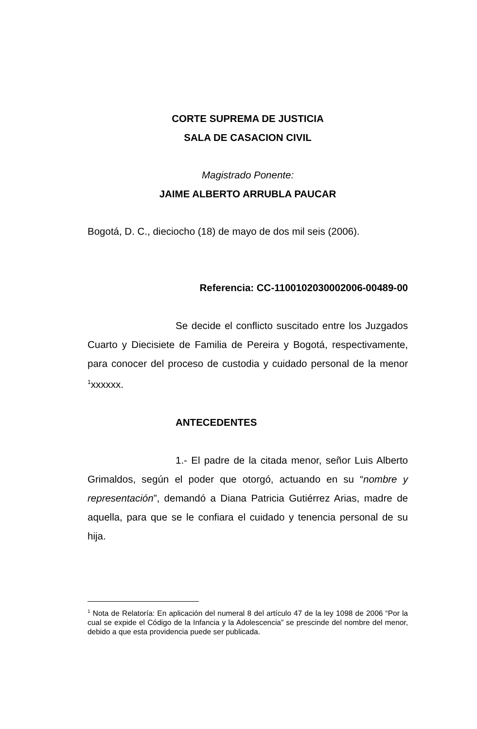CORTE SUPREMA DE JUSTICIA
SALA DE CASACION CIVIL
Magistrado Ponente:
JAIME ALBERTO ARRUBLA PAUCAR
Bogotá, D. C., dieciocho (18) de mayo de dos mil seis (2006).
Referencia: CC-1100102030002006-00489-00
Se decide el conflicto suscitado entre los Juzgados Cuarto y Diecisiete de Familia de Pereira y Bogotá, respectivamente, para conocer del proceso de custodia y cuidado personal de la menor <sup>1</sup>xxxxxx.
ANTECEDENTES
1.- El padre de la citada menor, señor Luis Alberto Grimaldos, según el poder que otorgó, actuando en su “nombre y representación”, demandó a Diana Patricia Gutiérrez Arias, madre de aquella, para que se le confiara el cuidado y tenencia personal de su hija.
<sup>1</sup> Nota de Relatoría: En aplicación del numeral 8 del artículo 47 de la ley 1098 de 2006 “Por la cual se expide el Código de la Infancia y la Adolescencia” se prescinde del nombre del menor, debido a que esta providencia puede ser publicada.